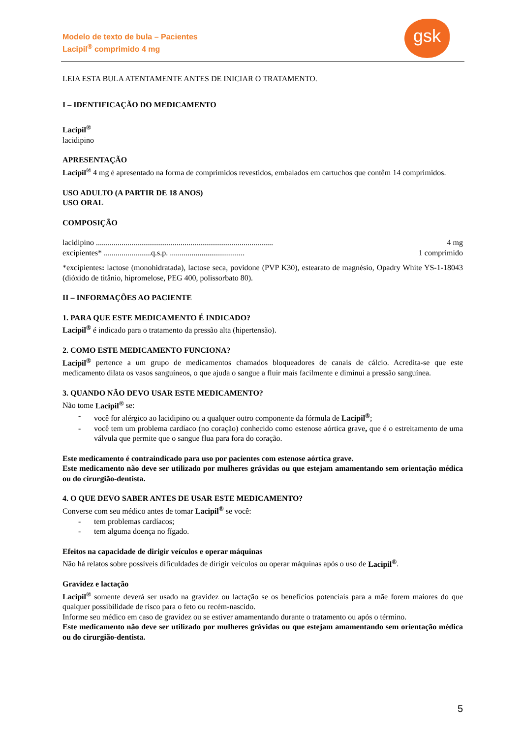Modelo de texto de bula – Pacientes
Lacipil<sup>®</sup> comprimido 4 mg
gsk
LEIA ESTA BULA ATENTAMENTE ANTES DE INICIAR O TRATAMENTO.
I – IDENTIFICAÇÃO DO MEDICAMENTO
Lacipil<sup>®</sup>
lacidipino
APRESENTAÇÃO
Lacipil<sup>®</sup> 4 mg é apresentado na forma de comprimidos revestidos, embalados em cartuchos que contêm 14 comprimidos.
USO ADULTO (A PARTIR DE 18 ANOS)
USO ORAL
COMPOSIÇÃO
lacidipino .......................................................................................... 4 mg
excipientes* ........................q.s.p. ...................................... 1 comprimido
*excipientes: lactose (monohidratada), lactose seca, povidone (PVP K30), estearato de magnésio, Opadry White YS-1-18043 (dióxido de titânio, hipromelose, PEG 400, polissorbato 80).
II – INFORMAÇÕES AO PACIENTE
1. PARA QUE ESTE MEDICAMENTO É INDICADO?
Lacipil<sup>®</sup> é indicado para o tratamento da pressão alta (hipertensão).
2. COMO ESTE MEDICAMENTO FUNCIONA?
Lacipil<sup>®</sup> pertence a um grupo de medicamentos chamados bloqueadores de canais de cálcio. Acredita-se que este medicamento dilata os vasos sanguíneos, o que ajuda o sangue a fluir mais facilmente e diminui a pressão sanguínea.
3. QUANDO NÃO DEVO USAR ESTE MEDICAMENTO?
Não tome Lacipil<sup>®</sup> se:
- você for alérgico ao lacidipino ou a qualquer outro componente da fórmula de Lacipil<sup>®</sup>;
- você tem um problema cardíaco (no coração) conhecido como estenose aórtica grave, que é o estreitamento de uma válvula que permite que o sangue flua para fora do coração.
Este medicamento é contraindicado para uso por pacientes com estenose aórtica grave.
Este medicamento não deve ser utilizado por mulheres grávidas ou que estejam amamentando sem orientação médica ou do cirurgião-dentista.
4. O QUE DEVO SABER ANTES DE USAR ESTE MEDICAMENTO?
Converse com seu médico antes de tomar Lacipil<sup>®</sup> se você:
- tem problemas cardíacos;
- tem alguma doença no fígado.
Efeitos na capacidade de dirigir veículos e operar máquinas
Não há relatos sobre possíveis dificuldades de dirigir veículos ou operar máquinas após o uso de Lacipil<sup>®</sup>.
Gravidez e lactação
Lacipil<sup>®</sup> somente deverá ser usado na gravidez ou lactação se os benefícios potenciais para a mãe forem maiores do que qualquer possibilidade de risco para o feto ou recém-nascido.
Informe seu médico em caso de gravidez ou se estiver amamentando durante o tratamento ou após o término.
Este medicamento não deve ser utilizado por mulheres grávidas ou que estejam amamentando sem orientação médica ou do cirurgião-dentista.
5